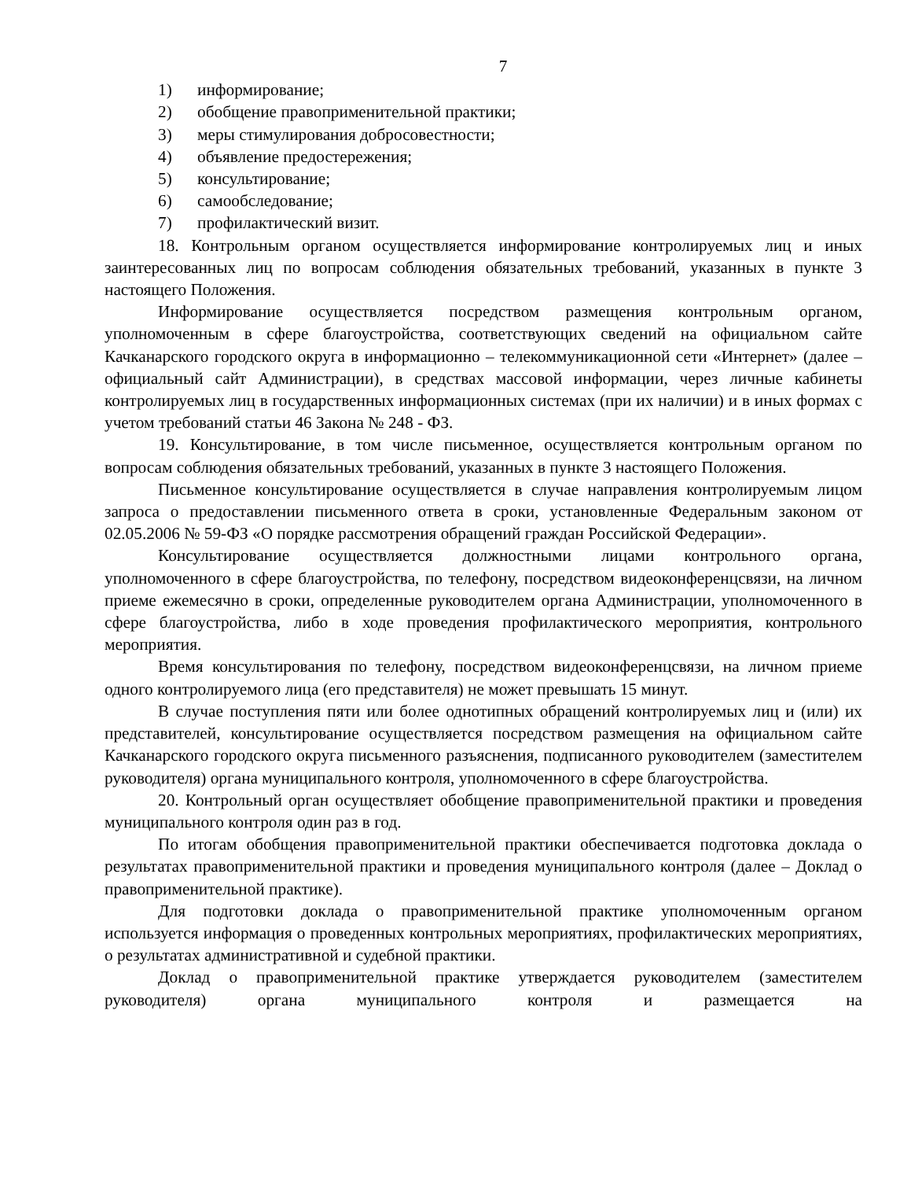7
1) информирование;
2) обобщение правоприменительной практики;
3) меры стимулирования добросовестности;
4) объявление предостережения;
5) консультирование;
6) самообследование;
7) профилактический визит.
18. Контрольным органом осуществляется информирование контролируемых лиц и иных заинтересованных лиц по вопросам соблюдения обязательных требований, указанных в пункте 3 настоящего Положения.
Информирование осуществляется посредством размещения контрольным органом, уполномоченным в сфере благоустройства, соответствующих сведений на официальном сайте Качканарского городского округа в информационно – телекоммуникационной сети «Интернет» (далее – официальный сайт Администрации), в средствах массовой информации, через личные кабинеты контролируемых лиц в государственных информационных системах (при их наличии) и в иных формах с учетом требований статьи 46 Закона № 248 - ФЗ.
19. Консультирование, в том числе письменное, осуществляется контрольным органом по вопросам соблюдения обязательных требований, указанных в пункте 3 настоящего Положения.
Письменное консультирование осуществляется в случае направления контролируемым лицом запроса о предоставлении письменного ответа в сроки, установленные Федеральным законом от 02.05.2006 № 59-ФЗ «О порядке рассмотрения обращений граждан Российской Федерации».
Консультирование осуществляется должностными лицами контрольного органа, уполномоченного в сфере благоустройства, по телефону, посредством видеоконференцсвязи, на личном приеме ежемесячно в сроки, определенные руководителем органа Администрации, уполномоченного в сфере благоустройства, либо в ходе проведения профилактического мероприятия, контрольного мероприятия.
Время консультирования по телефону, посредством видеоконференцсвязи, на личном приеме одного контролируемого лица (его представителя) не может превышать 15 минут.
В случае поступления пяти или более однотипных обращений контролируемых лиц и (или) их представителей, консультирование осуществляется посредством размещения на официальном сайте Качканарского городского округа письменного разъяснения, подписанного руководителем (заместителем руководителя) органа муниципального контроля, уполномоченного в сфере благоустройства.
20. Контрольный орган осуществляет обобщение правоприменительной практики и проведения муниципального контроля один раз в год.
По итогам обобщения правоприменительной практики обеспечивается подготовка доклада о результатах правоприменительной практики и проведения муниципального контроля (далее – Доклад о правоприменительной практике).
Для подготовки доклада о правоприменительной практике уполномоченным органом используется информация о проведенных контрольных мероприятиях, профилактических мероприятиях, о результатах административной и судебной практики.
Доклад о правоприменительной практике утверждается руководителем (заместителем руководителя) органа муниципального контроля и размещается на